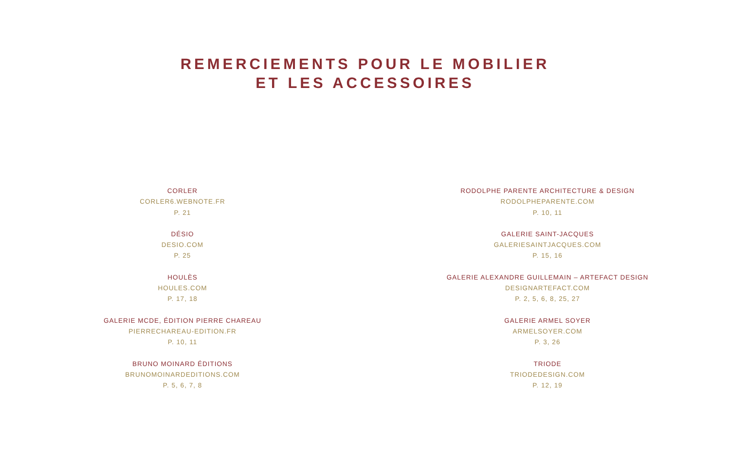REMERCIEMENTS POUR LE MOBILIER
ET LES ACCESSOIRES
CORLER
CORLER6.WEBNOTE.FR
P. 21
DÉSIO
DESIO.COM
P. 25
HOULÈS
HOULES.COM
P. 17, 18
GALERIE MCDE, ÉDITION PIERRE CHAREAU
PIERRECHAREAU-EDITION.FR
P. 10, 11
BRUNO MOINARD ÉDITIONS
BRUNOMOINARDEDITIONS.COM
P. 5, 6, 7, 8
RODOLPHE PARENTE ARCHITECTURE & DESIGN
RODOLPHEPARENTE.COM
P. 10, 11
GALERIE SAINT-JACQUES
GALERIESAINTJACQUES.COM
P. 15, 16
GALERIE ALEXANDRE GUILLEMAIN – ARTEFACT DESIGN
DESIGNARTEFACT.COM
P. 2, 5, 6, 8, 25, 27
GALERIE ARMEL SOYER
ARMELSOYER.COM
P. 3, 26
TRIODE
TRIODEDESIGN.COM
P. 12, 19